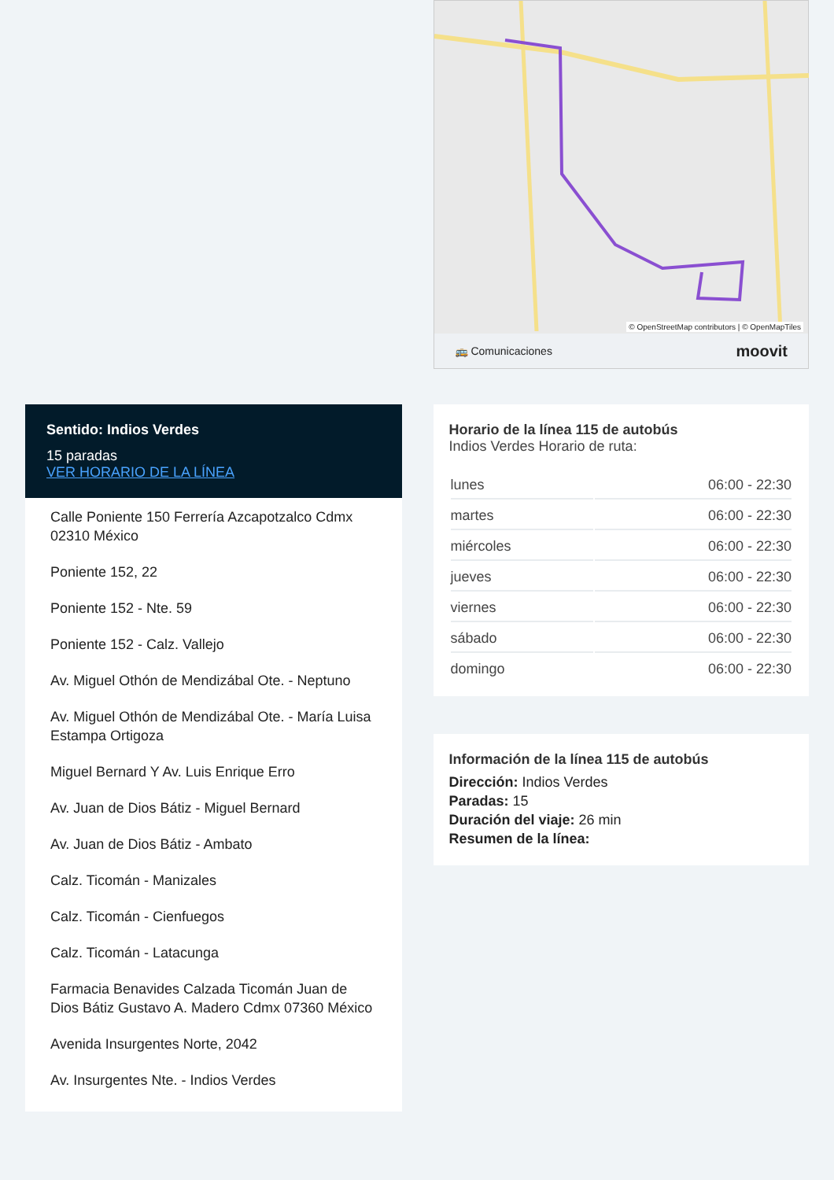Sentido: Indios Verdes
15 paradas
VER HORARIO DE LA LÍNEA
Calle Poniente 150 Ferrería Azcapotzalco Cdmx 02310 México
Poniente 152, 22
Poniente 152 - Nte. 59
Poniente 152 - Calz. Vallejo
Av. Miguel Othón de Mendizábal Ote. - Neptuno
Av. Miguel Othón de Mendizábal Ote. - María Luisa Estampa Ortigoza
Miguel Bernard Y Av. Luis Enrique Erro
Av. Juan de Dios Bátiz - Miguel Bernard
Av. Juan de Dios Bátiz - Ambato
Calz. Ticomán - Manizales
Calz. Ticomán - Cienfuegos
Calz. Ticomán - Latacunga
Farmacia Benavides Calzada Ticomán Juan de Dios Bátiz Gustavo A. Madero Cdmx 07360 México
Avenida Insurgentes Norte, 2042
Av. Insurgentes Nte. - Indios Verdes
© OpenStreetMap contributors | © OpenMapTiles
🚌 Comunicaciones moovit
Horario de la línea 115 de autobús
Indios Verdes Horario de ruta:
| lunes | 06:00 - 22:30 |
| martes | 06:00 - 22:30 |
| miércoles | 06:00 - 22:30 |
| jueves | 06:00 - 22:30 |
| viernes | 06:00 - 22:30 |
| sábado | 06:00 - 22:30 |
| domingo | 06:00 - 22:30 |
Información de la línea 115 de autobús
Dirección: Indios Verdes
Paradas: 15
Duración del viaje: 26 min
Resumen de la línea: